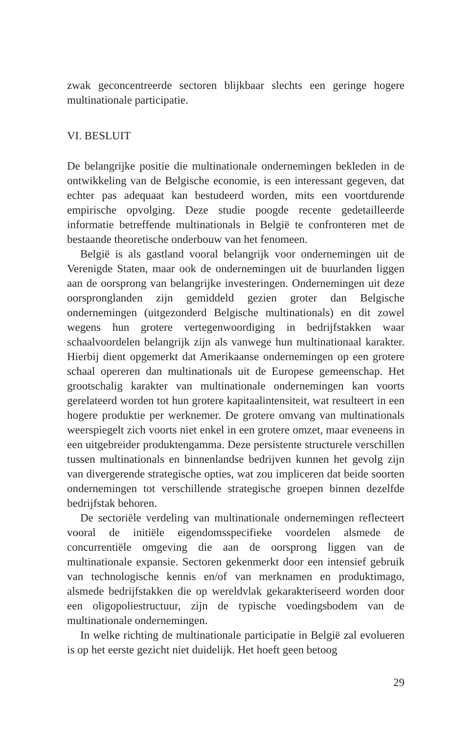zwak geconcentreerde sectoren blijkbaar slechts een geringe hogere multinationale participatie.
VI. BESLUIT
De belangrijke positie die multinationale ondernemingen bekleden in de ontwikkeling van de Belgische economie, is een interessant gegeven, dat echter pas adequaat kan bestudeerd worden, mits een voortdurende empirische opvolging. Deze studie poogde recente gedetailleerde informatie betreffende multinationals in België te confronteren met de bestaande theoretische onderbouw van het fenomeen.
België is als gastland vooral belangrijk voor ondernemingen uit de Verenigde Staten, maar ook de ondernemingen uit de buurlanden liggen aan de oorsprong van belangrijke investeringen. Ondernemingen uit deze oorspronglanden zijn gemiddeld gezien groter dan Belgische ondernemingen (uitgezonderd Belgische multinationals) en dit zowel wegens hun grotere vertegenwoordiging in bedrijfstakken waar schaalvoordelen belangrijk zijn als vanwege hun multinationaal karakter. Hierbij dient opgemerkt dat Amerikaanse ondernemingen op een grotere schaal opereren dan multinationals uit de Europese gemeenschap. Het grootschalig karakter van multinationale ondernemingen kan voorts gerelateerd worden tot hun grotere kapitaalintensiteit, wat resulteert in een hogere produktie per werknemer. De grotere omvang van multinationals weerspiegelt zich voorts niet enkel in een grotere omzet, maar eveneens in een uitgebreider produktengamma. Deze persistente structurele verschillen tussen multinationals en binnenlandse bedrijven kunnen het gevolg zijn van divergerende strategische opties, wat zou impliceren dat beide soorten ondernemingen tot verschillende strategische groepen binnen dezelfde bedrijfstak behoren.
De sectoriële verdeling van multinationale ondernemingen reflecteert vooral de initiële eigendomsspecifieke voordelen alsmede de concurrentiële omgeving die aan de oorsprong liggen van de multinationale expansie. Sectoren gekenmerkt door een intensief gebruik van technologische kennis en/of van merknamen en produktimago, alsmede bedrijfstakken die op wereldvlak gekarakteriseerd worden door een oligopoliestructuur, zijn de typische voedingsbodem van de multinationale ondernemingen.
In welke richting de multinationale participatie in België zal evolueren is op het eerste gezicht niet duidelijk. Het hoeft geen betoog
29